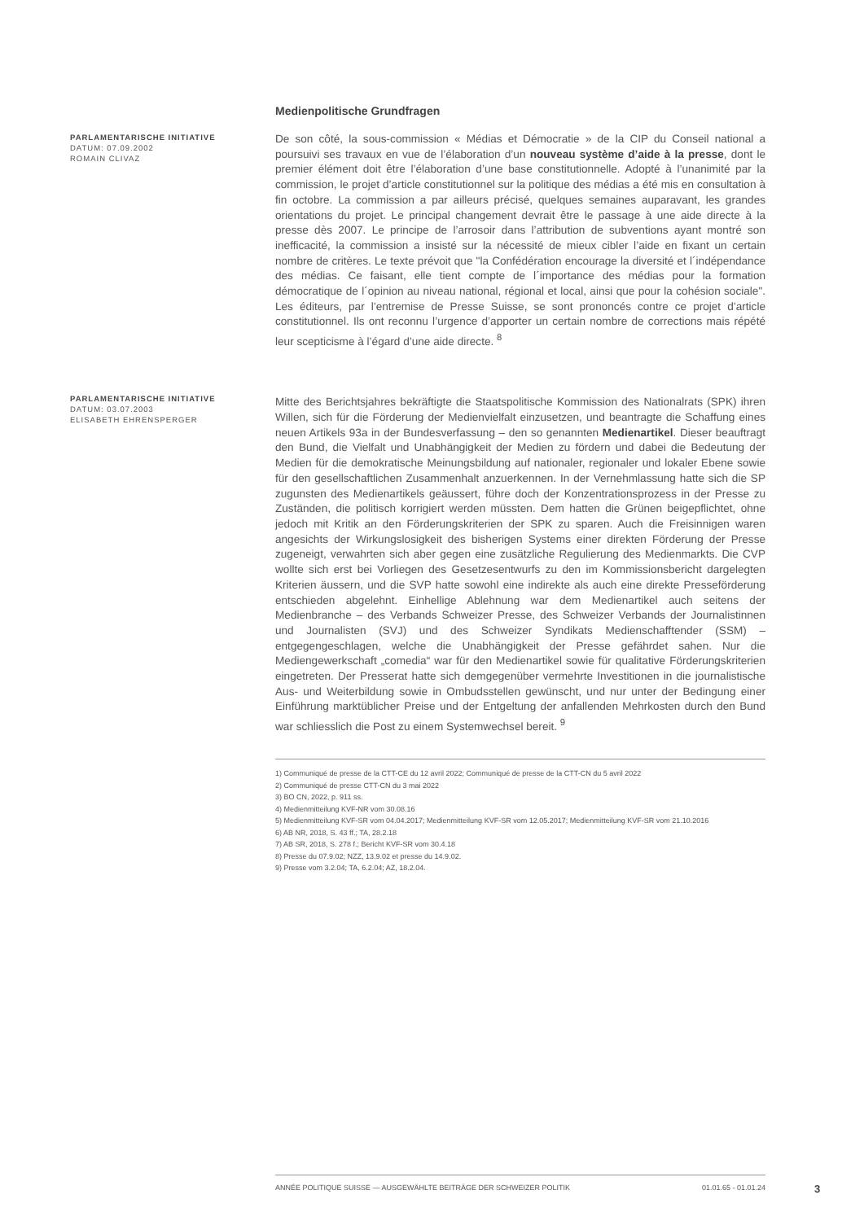Medienpolitische Grundfragen
PARLAMENTARISCHE INITIATIVE
DATUM: 07.09.2002
ROMAIN CLIVAZ
De son côté, la sous-commission « Médias et Démocratie » de la CIP du Conseil national a poursuivi ses travaux en vue de l’élaboration d’un nouveau système d’aide à la presse, dont le premier élément doit être l’élaboration d’une base constitutionnelle. Adopté à l’unanimité par la commission, le projet d’article constitutionnel sur la politique des médias a été mis en consultation à fin octobre. La commission a par ailleurs précisé, quelques semaines auparavant, les grandes orientations du projet. Le principal changement devrait être le passage à une aide directe à la presse dès 2007. Le principe de l’arrosoir dans l’attribution de subventions ayant montré son inefficacité, la commission a insisté sur la nécessité de mieux cibler l’aide en fixant un certain nombre de critères. Le texte prévoit que "la Confédération encourage la diversité et l´indépendance des médias. Ce faisant, elle tient compte de l´importance des médias pour la formation démocratique de l´opinion au niveau national, régional et local, ainsi que pour la cohésion sociale". Les éditeurs, par l’entremise de Presse Suisse, se sont prononcés contre ce projet d’article constitutionnel. Ils ont reconnu l’urgence d’apporter un certain nombre de corrections mais répété leur scepticisme à l’égard d’une aide directe. <sup>8</sup>
PARLAMENTARISCHE INITIATIVE
DATUM: 03.07.2003
ELISABETH EHRENSPERGER
Mitte des Berichtsjahres bekräftigte die Staatspolitische Kommission des Nationalrats (SPK) ihren Willen, sich für die Förderung der Medienvielfalt einzusetzen, und beantragte die Schaffung eines neuen Artikels 93a in der Bundesverfassung – den so genannten Medienartikel. Dieser beauftragt den Bund, die Vielfalt und Unabhängigkeit der Medien zu fördern und dabei die Bedeutung der Medien für die demokratische Meinungsbildung auf nationaler, regionaler und lokaler Ebene sowie für den gesellschaftlichen Zusammenhalt anzuerkennen. In der Vernehmlassung hatte sich die SP zugunsten des Medienartikels geäussert, führe doch der Konzentrationsprozess in der Presse zu Zuständen, die politisch korrigiert werden müssten. Dem hatten die Grünen beigepflichtet, ohne jedoch mit Kritik an den Förderungskriterien der SPK zu sparen. Auch die Freisinnigen waren angesichts der Wirkungslosigkeit des bisherigen Systems einer direkten Förderung der Presse zugeneigt, verwahrten sich aber gegen eine zusätzliche Regulierung des Medienmarkts. Die CVP wollte sich erst bei Vorliegen des Gesetzesentwurfs zu den im Kommissionsbericht dargelegten Kriterien äussern, und die SVP hatte sowohl eine indirekte als auch eine direkte Presseförderung entschieden abgelehnt. Einhellige Ablehnung war dem Medienartikel auch seitens der Medienbranche – des Verbands Schweizer Presse, des Schweizer Verbands der Journalistinnen und Journalisten (SVJ) und des Schweizer Syndikats Medienschafftender (SSM) – entgegengeschlagen, welche die Unabhängigkeit der Presse gefährdet sahen. Nur die Mediengewerkschaft „comedia“ war für den Medienartikel sowie für qualitative Förderungskriterien eingetreten. Der Presserat hatte sich demgegenüber vermehrte Investitionen in die journalistische Aus- und Weiterbildung sowie in Ombudsstellen gewünscht, und nur unter der Bedingung einer Einführung marktüblicher Preise und der Entgeltung der anfallenden Mehrkosten durch den Bund war schliesslich die Post zu einem Systemwechsel bereit. <sup>9</sup>
1) Communiqué de presse de la CTT-CE du 12 avril 2022; Communiqué de presse de la CTT-CN du 5 avril 2022
2) Communiqué de presse CTT-CN du 3 mai 2022
3) BO CN, 2022, p. 911 ss.
4) Medienmitteilung KVF-NR vom 30.08.16
5) Medienmitteilung KVF-SR vom 04.04.2017; Medienmitteilung KVF-SR vom 12.05.2017; Medienmitteilung KVF-SR vom 21.10.2016
6) AB NR, 2018, S. 43 ff.; TA, 28.2.18
7) AB SR, 2018, S. 278 f.; Bericht KVF-SR vom 30.4.18
8) Presse du 07.9.02; NZZ, 13.9.02 et presse du 14.9.02.
9) Presse vom 3.2.04; TA, 6.2.04; AZ, 18.2.04.
ANNÉE POLITIQUE SUISSE — AUSGEWÄHLTE BEITRÄGE DER SCHWEIZER POLITIK 01.01.65 - 01.01.24
3